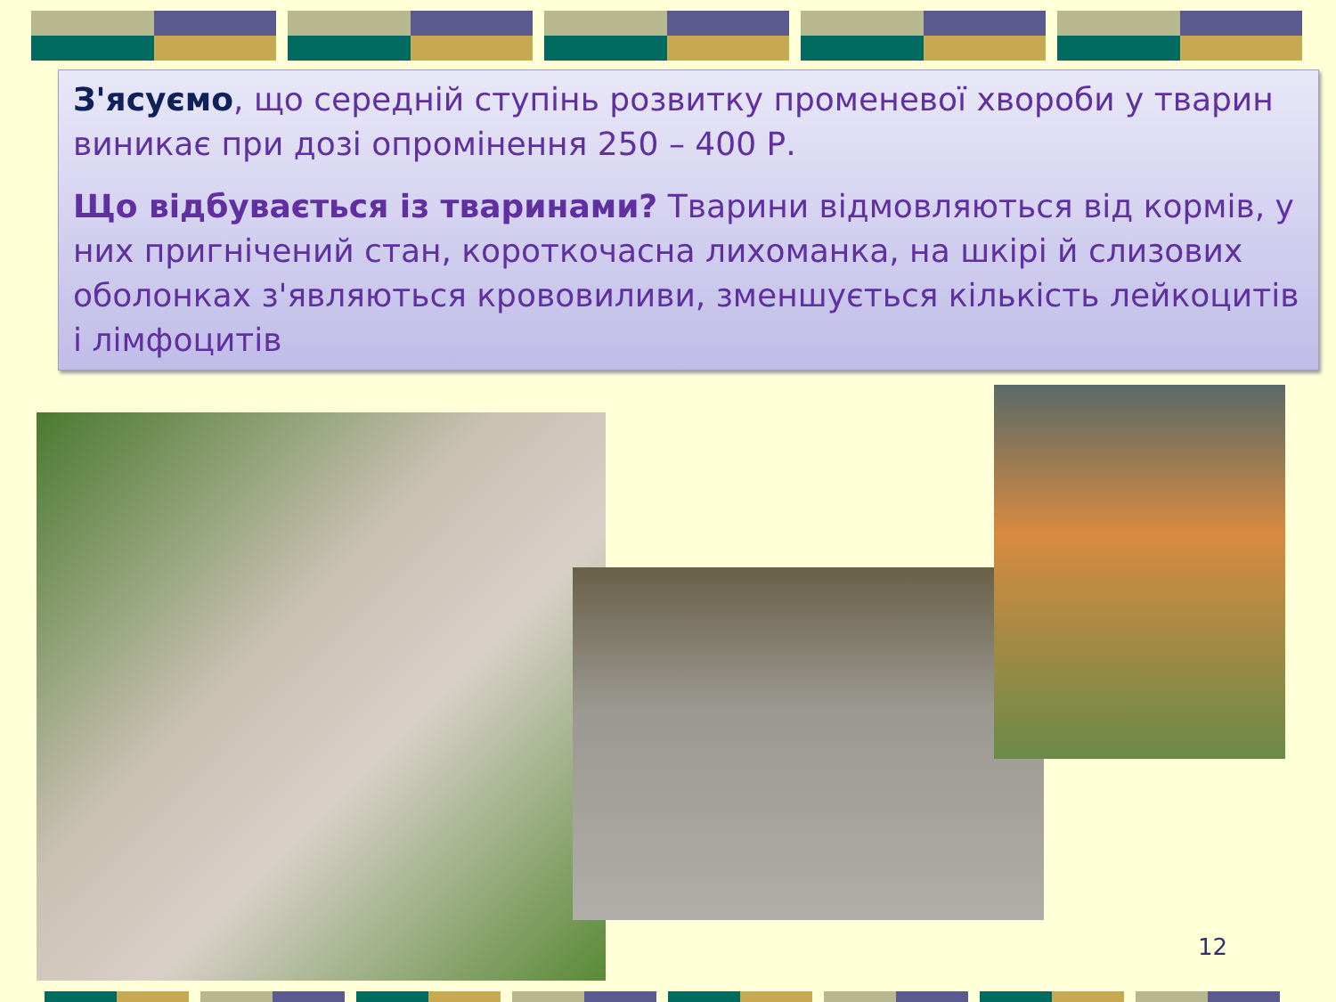З'ясуємо, що середній ступінь розвитку променевої хвороби у тварин виникає при дозі опромінення 250 – 400 Р.
Що відбувається із тваринами? Тварини відмовляються від кормів, у них пригнічений стан, короткочасна лихоманка, на шкірі й слизових оболонках з'являються крововиливи, зменшується кількість лейкоцитів і лімфоцитів
12